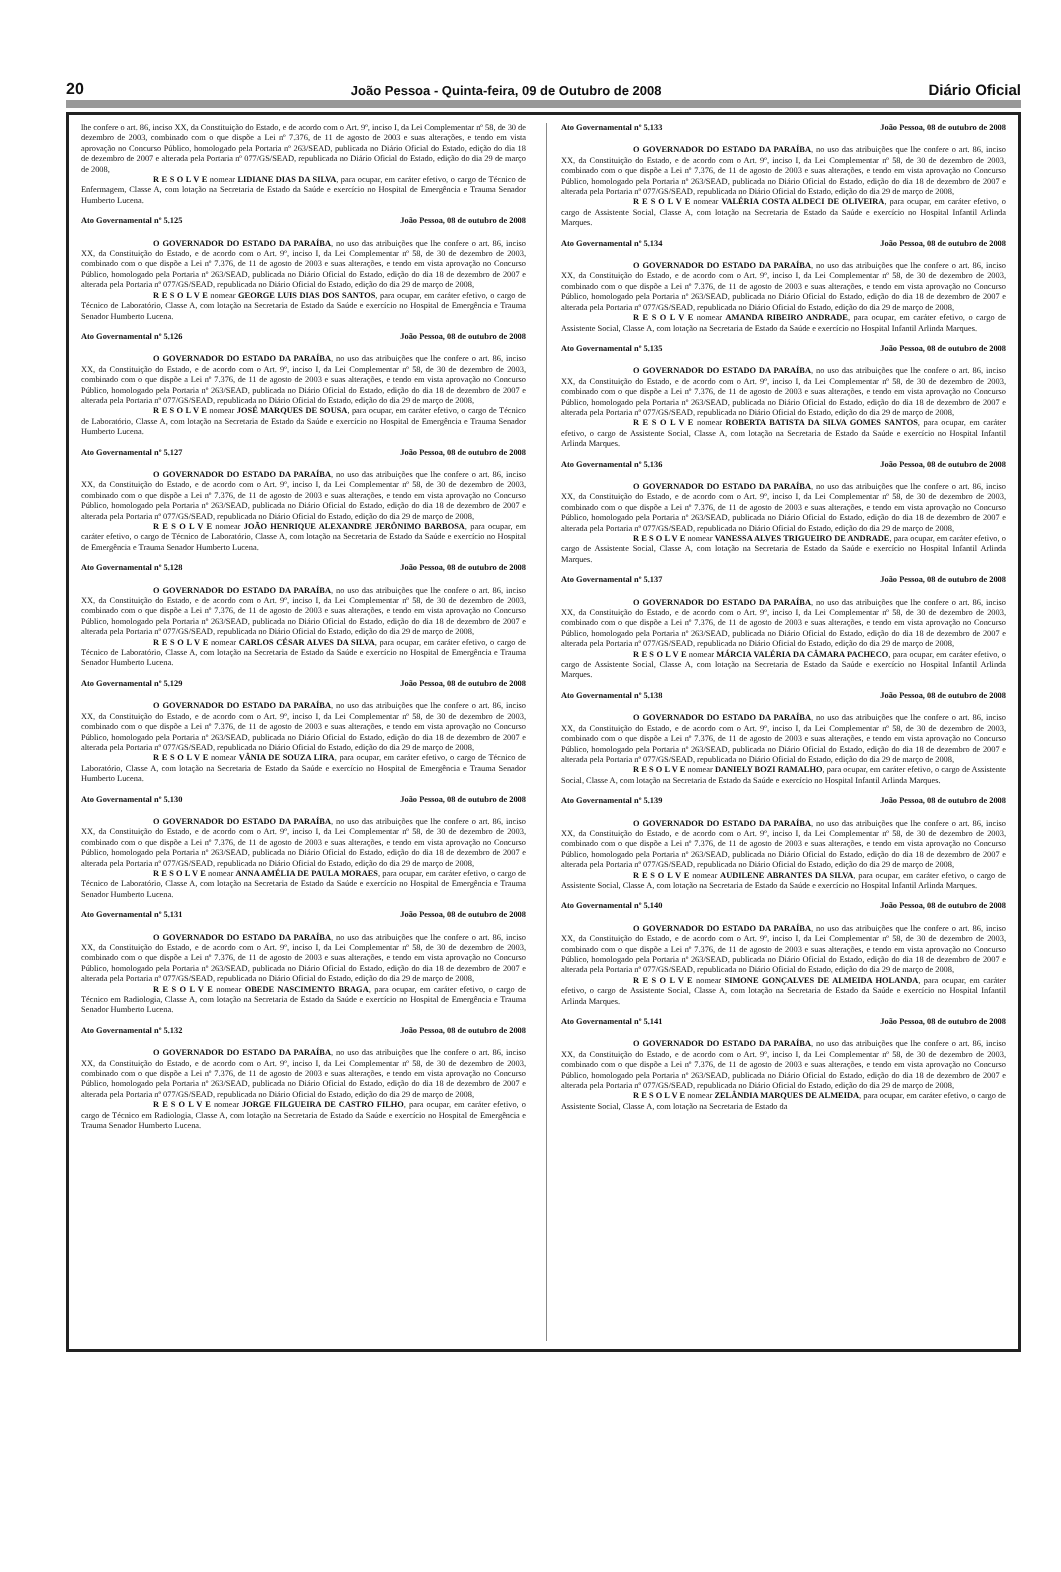20 João Pessoa - Quinta-feira, 09 de Outubro de 2008 Diário Oficial
lhe confere o art. 86, inciso XX, da Constituição do Estado, e de acordo com o Art. 9º, inciso I, da Lei Complementar nº 58, de 30 de dezembro de 2003, combinado com o que dispõe a Lei nº 7.376, de 11 de agosto de 2003 e suas alterações, e tendo em vista aprovação no Concurso Público, homologado pela Portaria nº 263/SEAD, publicada no Diário Oficial do Estado, edição do dia 18 de dezembro de 2007 e alterada pela Portaria nº 077/GS/SEAD, republicada no Diário Oficial do Estado, edição do dia 29 de março de 2008,
R E S O L V E nomear LIDIANE DIAS DA SILVA, para ocupar, em caráter efetivo, o cargo de Técnico de Enfermagem, Classe A, com lotação na Secretaria de Estado da Saúde e exercício no Hospital de Emergência e Trauma Senador Humberto Lucena.
Ato Governamental nº 5.125 João Pessoa, 08 de outubro de 2008
O GOVERNADOR DO ESTADO DA PARAÍBA, no uso das atribuições que lhe confere o art. 86, inciso XX, da Constituição do Estado, e de acordo com o Art. 9º, inciso I, da Lei Complementar nº 58, de 30 de dezembro de 2003, combinado com o que dispõe a Lei nº 7.376, de 11 de agosto de 2003 e suas alterações, e tendo em vista aprovação no Concurso Público, homologado pela Portaria nº 263/SEAD, publicada no Diário Oficial do Estado, edição do dia 18 de dezembro de 2007 e alterada pela Portaria nº 077/GS/SEAD, republicada no Diário Oficial do Estado, edição do dia 29 de março de 2008,
R E S O L V E nomear GEORGE LUIS DIAS DOS SANTOS, para ocupar, em caráter efetivo, o cargo de Técnico de Laboratório, Classe A, com lotação na Secretaria de Estado da Saúde e exercício no Hospital de Emergência e Trauma Senador Humberto Lucena.
Ato Governamental nº 5.126 João Pessoa, 08 de outubro de 2008
O GOVERNADOR DO ESTADO DA PARAÍBA, no uso das atribuições que lhe confere o art. 86, inciso XX, da Constituição do Estado, e de acordo com o Art. 9º, inciso I, da Lei Complementar nº 58, de 30 de dezembro de 2003, combinado com o que dispõe a Lei nº 7.376, de 11 de agosto de 2003 e suas alterações, e tendo em vista aprovação no Concurso Público, homologado pela Portaria nº 263/SEAD, publicada no Diário Oficial do Estado, edição do dia 18 de dezembro de 2007 e alterada pela Portaria nº 077/GS/SEAD, republicada no Diário Oficial do Estado, edição do dia 29 de março de 2008,
R E S O L V E nomear JOSÉ MARQUES DE SOUSA, para ocupar, em caráter efetivo, o cargo de Técnico de Laboratório, Classe A, com lotação na Secretaria de Estado da Saúde e exercício no Hospital de Emergência e Trauma Senador Humberto Lucena.
Ato Governamental nº 5.127 João Pessoa, 08 de outubro de 2008
O GOVERNADOR DO ESTADO DA PARAÍBA, no uso das atribuições que lhe confere o art. 86, inciso XX, da Constituição do Estado, e de acordo com o Art. 9º, inciso I, da Lei Complementar nº 58, de 30 de dezembro de 2003, combinado com o que dispõe a Lei nº 7.376, de 11 de agosto de 2003 e suas alterações, e tendo em vista aprovação no Concurso Público, homologado pela Portaria nº 263/SEAD, publicada no Diário Oficial do Estado, edição do dia 18 de dezembro de 2007 e alterada pela Portaria nº 077/GS/SEAD, republicada no Diário Oficial do Estado, edição do dia 29 de março de 2008,
R E S O L V E nomear JOÃO HENRIQUE ALEXANDRE JERÔNIMO BARBOSA, para ocupar, em caráter efetivo, o cargo de Técnico de Laboratório, Classe A, com lotação na Secretaria de Estado da Saúde e exercício no Hospital de Emergência e Trauma Senador Humberto Lucena.
Ato Governamental nº 5.128 João Pessoa, 08 de outubro de 2008
O GOVERNADOR DO ESTADO DA PARAÍBA, no uso das atribuições que lhe confere o art. 86, inciso XX, da Constituição do Estado, e de acordo com o Art. 9º, inciso I, da Lei Complementar nº 58, de 30 de dezembro de 2003, combinado com o que dispõe a Lei nº 7.376, de 11 de agosto de 2003 e suas alterações, e tendo em vista aprovação no Concurso Público, homologado pela Portaria nº 263/SEAD, publicada no Diário Oficial do Estado, edição do dia 18 de dezembro de 2007 e alterada pela Portaria nº 077/GS/SEAD, republicada no Diário Oficial do Estado, edição do dia 29 de março de 2008,
R E S O L V E nomear CARLOS CÉSAR ALVES DA SILVA, para ocupar, em caráter efetivo, o cargo de Técnico de Laboratório, Classe A, com lotação na Secretaria de Estado da Saúde e exercício no Hospital de Emergência e Trauma Senador Humberto Lucena.
Ato Governamental nº 5.129 João Pessoa, 08 de outubro de 2008
O GOVERNADOR DO ESTADO DA PARAÍBA, no uso das atribuições que lhe confere o art. 86, inciso XX, da Constituição do Estado, e de acordo com o Art. 9º, inciso I, da Lei Complementar nº 58, de 30 de dezembro de 2003, combinado com o que dispõe a Lei nº 7.376, de 11 de agosto de 2003 e suas alterações, e tendo em vista aprovação no Concurso Público, homologado pela Portaria nº 263/SEAD, publicada no Diário Oficial do Estado, edição do dia 18 de dezembro de 2007 e alterada pela Portaria nº 077/GS/SEAD, republicada no Diário Oficial do Estado, edição do dia 29 de março de 2008,
R E S O L V E nomear VÂNIA DE SOUZA LIRA, para ocupar, em caráter efetivo, o cargo de Técnico de Laboratório, Classe A, com lotação na Secretaria de Estado da Saúde e exercício no Hospital de Emergência e Trauma Senador Humberto Lucena.
Ato Governamental nº 5.130 João Pessoa, 08 de outubro de 2008
O GOVERNADOR DO ESTADO DA PARAÍBA, no uso das atribuições que lhe confere o art. 86, inciso XX, da Constituição do Estado, e de acordo com o Art. 9º, inciso I, da Lei Complementar nº 58, de 30 de dezembro de 2003, combinado com o que dispõe a Lei nº 7.376, de 11 de agosto de 2003 e suas alterações, e tendo em vista aprovação no Concurso Público, homologado pela Portaria nº 263/SEAD, publicada no Diário Oficial do Estado, edição do dia 18 de dezembro de 2007 e alterada pela Portaria nº 077/GS/SEAD, republicada no Diário Oficial do Estado, edição do dia 29 de março de 2008,
R E S O L V E nomear ANNA AMÉLIA DE PAULA MORAES, para ocupar, em caráter efetivo, o cargo de Técnico de Laboratório, Classe A, com lotação na Secretaria de Estado da Saúde e exercício no Hospital de Emergência e Trauma Senador Humberto Lucena.
Ato Governamental nº 5.131 João Pessoa, 08 de outubro de 2008
O GOVERNADOR DO ESTADO DA PARAÍBA, no uso das atribuições que lhe confere o art. 86, inciso XX, da Constituição do Estado, e de acordo com o Art. 9º, inciso I, da Lei Complementar nº 58, de 30 de dezembro de 2003, combinado com o que dispõe a Lei nº 7.376, de 11 de agosto de 2003 e suas alterações, e tendo em vista aprovação no Concurso Público, homologado pela Portaria nº 263/SEAD, publicada no Diário Oficial do Estado, edição do dia 18 de dezembro de 2007 e alterada pela Portaria nº 077/GS/SEAD, republicada no Diário Oficial do Estado, edição do dia 29 de março de 2008,
R E S O L V E nomear OBEDE NASCIMENTO BRAGA, para ocupar, em caráter efetivo, o cargo de Técnico em Radiologia, Classe A, com lotação na Secretaria de Estado da Saúde e exercício no Hospital de Emergência e Trauma Senador Humberto Lucena.
Ato Governamental nº 5.132 João Pessoa, 08 de outubro de 2008
O GOVERNADOR DO ESTADO DA PARAÍBA, no uso das atribuições que lhe confere o art. 86, inciso XX, da Constituição do Estado, e de acordo com o Art. 9º, inciso I, da Lei Complementar nº 58, de 30 de dezembro de 2003, combinado com o que dispõe a Lei nº 7.376, de 11 de agosto de 2003 e suas alterações, e tendo em vista aprovação no Concurso Público, homologado pela Portaria nº 263/SEAD, publicada no Diário Oficial do Estado, edição do dia 18 de dezembro de 2007 e alterada pela Portaria nº 077/GS/SEAD, republicada no Diário Oficial do Estado, edição do dia 29 de março de 2008,
R E S O L V E nomear JORGE FILGUEIRA DE CASTRO FILHO, para ocupar, em caráter efetivo, o cargo de Técnico em Radiologia, Classe A, com lotação na Secretaria de Estado da Saúde e exercício no Hospital de Emergência e Trauma Senador Humberto Lucena.
Ato Governamental nº 5.133 João Pessoa, 08 de outubro de 2008
O GOVERNADOR DO ESTADO DA PARAÍBA, no uso das atribuições que lhe confere o art. 86, inciso XX, da Constituição do Estado, e de acordo com o Art. 9º, inciso I, da Lei Complementar nº 58, de 30 de dezembro de 2003, combinado com o que dispõe a Lei nº 7.376, de 11 de agosto de 2003 e suas alterações, e tendo em vista aprovação no Concurso Público, homologado pela Portaria nº 263/SEAD, publicada no Diário Oficial do Estado, edição do dia 18 de dezembro de 2007 e alterada pela Portaria nº 077/GS/SEAD, republicada no Diário Oficial do Estado, edição do dia 29 de março de 2008,
R E S O L V E nomear VALÉRIA COSTA ALDECI DE OLIVEIRA, para ocupar, em caráter efetivo, o cargo de Assistente Social, Classe A, com lotação na Secretaria de Estado da Saúde e exercício no Hospital Infantil Arlinda Marques.
Ato Governamental nº 5.134 João Pessoa, 08 de outubro de 2008
O GOVERNADOR DO ESTADO DA PARAÍBA, no uso das atribuições que lhe confere o art. 86, inciso XX, da Constituição do Estado, e de acordo com o Art. 9º, inciso I, da Lei Complementar nº 58, de 30 de dezembro de 2003, combinado com o que dispõe a Lei nº 7.376, de 11 de agosto de 2003 e suas alterações, e tendo em vista aprovação no Concurso Público, homologado pela Portaria nº 263/SEAD, publicada no Diário Oficial do Estado, edição do dia 18 de dezembro de 2007 e alterada pela Portaria nº 077/GS/SEAD, republicada no Diário Oficial do Estado, edição do dia 29 de março de 2008,
R E S O L V E nomear AMANDA RIBEIRO ANDRADE, para ocupar, em caráter efetivo, o cargo de Assistente Social, Classe A, com lotação na Secretaria de Estado da Saúde e exercício no Hospital Infantil Arlinda Marques.
Ato Governamental nº 5.135 João Pessoa, 08 de outubro de 2008
O GOVERNADOR DO ESTADO DA PARAÍBA, no uso das atribuições que lhe confere o art. 86, inciso XX, da Constituição do Estado, e de acordo com o Art. 9º, inciso I, da Lei Complementar nº 58, de 30 de dezembro de 2003, combinado com o que dispõe a Lei nº 7.376, de 11 de agosto de 2003 e suas alterações, e tendo em vista aprovação no Concurso Público, homologado pela Portaria nº 263/SEAD, publicada no Diário Oficial do Estado, edição do dia 18 de dezembro de 2007 e alterada pela Portaria nº 077/GS/SEAD, republicada no Diário Oficial do Estado, edição do dia 29 de março de 2008,
R E S O L V E nomear ROBERTA BATISTA DA SILVA GOMES SANTOS, para ocupar, em caráter efetivo, o cargo de Assistente Social, Classe A, com lotação na Secretaria de Estado da Saúde e exercício no Hospital Infantil Arlinda Marques.
Ato Governamental nº 5.136 João Pessoa, 08 de outubro de 2008
O GOVERNADOR DO ESTADO DA PARAÍBA, no uso das atribuições que lhe confere o art. 86, inciso XX, da Constituição do Estado, e de acordo com o Art. 9º, inciso I, da Lei Complementar nº 58, de 30 de dezembro de 2003, combinado com o que dispõe a Lei nº 7.376, de 11 de agosto de 2003 e suas alterações, e tendo em vista aprovação no Concurso Público, homologado pela Portaria nº 263/SEAD, publicada no Diário Oficial do Estado, edição do dia 18 de dezembro de 2007 e alterada pela Portaria nº 077/GS/SEAD, republicada no Diário Oficial do Estado, edição do dia 29 de março de 2008,
R E S O L V E nomear VANESSA ALVES TRIGUEIRO DE ANDRADE, para ocupar, em caráter efetivo, o cargo de Assistente Social, Classe A, com lotação na Secretaria de Estado da Saúde e exercício no Hospital Infantil Arlinda Marques.
Ato Governamental nº 5.137 João Pessoa, 08 de outubro de 2008
O GOVERNADOR DO ESTADO DA PARAÍBA, no uso das atribuições que lhe confere o art. 86, inciso XX, da Constituição do Estado, e de acordo com o Art. 9º, inciso I, da Lei Complementar nº 58, de 30 de dezembro de 2003, combinado com o que dispõe a Lei nº 7.376, de 11 de agosto de 2003 e suas alterações, e tendo em vista aprovação no Concurso Público, homologado pela Portaria nº 263/SEAD, publicada no Diário Oficial do Estado, edição do dia 18 de dezembro de 2007 e alterada pela Portaria nº 077/GS/SEAD, republicada no Diário Oficial do Estado, edição do dia 29 de março de 2008,
R E S O L V E nomear MÁRCIA VALÉRIA DA CÂMARA PACHECO, para ocupar, em caráter efetivo, o cargo de Assistente Social, Classe A, com lotação na Secretaria de Estado da Saúde e exercício no Hospital Infantil Arlinda Marques.
Ato Governamental nº 5.138 João Pessoa, 08 de outubro de 2008
O GOVERNADOR DO ESTADO DA PARAÍBA, no uso das atribuições que lhe confere o art. 86, inciso XX, da Constituição do Estado, e de acordo com o Art. 9º, inciso I, da Lei Complementar nº 58, de 30 de dezembro de 2003, combinado com o que dispõe a Lei nº 7.376, de 11 de agosto de 2003 e suas alterações, e tendo em vista aprovação no Concurso Público, homologado pela Portaria nº 263/SEAD, publicada no Diário Oficial do Estado, edição do dia 18 de dezembro de 2007 e alterada pela Portaria nº 077/GS/SEAD, republicada no Diário Oficial do Estado, edição do dia 29 de março de 2008,
R E S O L V E nomear DANIELY BOZI RAMALHO, para ocupar, em caráter efetivo, o cargo de Assistente Social, Classe A, com lotação na Secretaria de Estado da Saúde e exercício no Hospital Infantil Arlinda Marques.
Ato Governamental nº 5.139 João Pessoa, 08 de outubro de 2008
O GOVERNADOR DO ESTADO DA PARAÍBA, no uso das atribuições que lhe confere o art. 86, inciso XX, da Constituição do Estado, e de acordo com o Art. 9º, inciso I, da Lei Complementar nº 58, de 30 de dezembro de 2003, combinado com o que dispõe a Lei nº 7.376, de 11 de agosto de 2003 e suas alterações, e tendo em vista aprovação no Concurso Público, homologado pela Portaria nº 263/SEAD, publicada no Diário Oficial do Estado, edição do dia 18 de dezembro de 2007 e alterada pela Portaria nº 077/GS/SEAD, republicada no Diário Oficial do Estado, edição do dia 29 de março de 2008,
R E S O L V E nomear AUDILENE ABRANTES DA SILVA, para ocupar, em caráter efetivo, o cargo de Assistente Social, Classe A, com lotação na Secretaria de Estado da Saúde e exercício no Hospital Infantil Arlinda Marques.
Ato Governamental nº 5.140 João Pessoa, 08 de outubro de 2008
O GOVERNADOR DO ESTADO DA PARAÍBA, no uso das atribuições que lhe confere o art. 86, inciso XX, da Constituição do Estado, e de acordo com o Art. 9º, inciso I, da Lei Complementar nº 58, de 30 de dezembro de 2003, combinado com o que dispõe a Lei nº 7.376, de 11 de agosto de 2003 e suas alterações, e tendo em vista aprovação no Concurso Público, homologado pela Portaria nº 263/SEAD, publicada no Diário Oficial do Estado, edição do dia 18 de dezembro de 2007 e alterada pela Portaria nº 077/GS/SEAD, republicada no Diário Oficial do Estado, edição do dia 29 de março de 2008,
R E S O L V E nomear SIMONE GONÇALVES DE ALMEIDA HOLANDA, para ocupar, em caráter efetivo, o cargo de Assistente Social, Classe A, com lotação na Secretaria de Estado da Saúde e exercício no Hospital Infantil Arlinda Marques.
Ato Governamental nº 5.141 João Pessoa, 08 de outubro de 2008
O GOVERNADOR DO ESTADO DA PARAÍBA, no uso das atribuições que lhe confere o art. 86, inciso XX, da Constituição do Estado, e de acordo com o Art. 9º, inciso I, da Lei Complementar nº 58, de 30 de dezembro de 2003, combinado com o que dispõe a Lei nº 7.376, de 11 de agosto de 2003 e suas alterações, e tendo em vista aprovação no Concurso Público, homologado pela Portaria nº 263/SEAD, publicada no Diário Oficial do Estado, edição do dia 18 de dezembro de 2007 e alterada pela Portaria nº 077/GS/SEAD, republicada no Diário Oficial do Estado, edição do dia 29 de março de 2008,
R E S O L V E nomear ZELÂNDIA MARQUES DE ALMEIDA, para ocupar, em caráter efetivo, o cargo de Assistente Social, Classe A, com lotação na Secretaria de Estado da